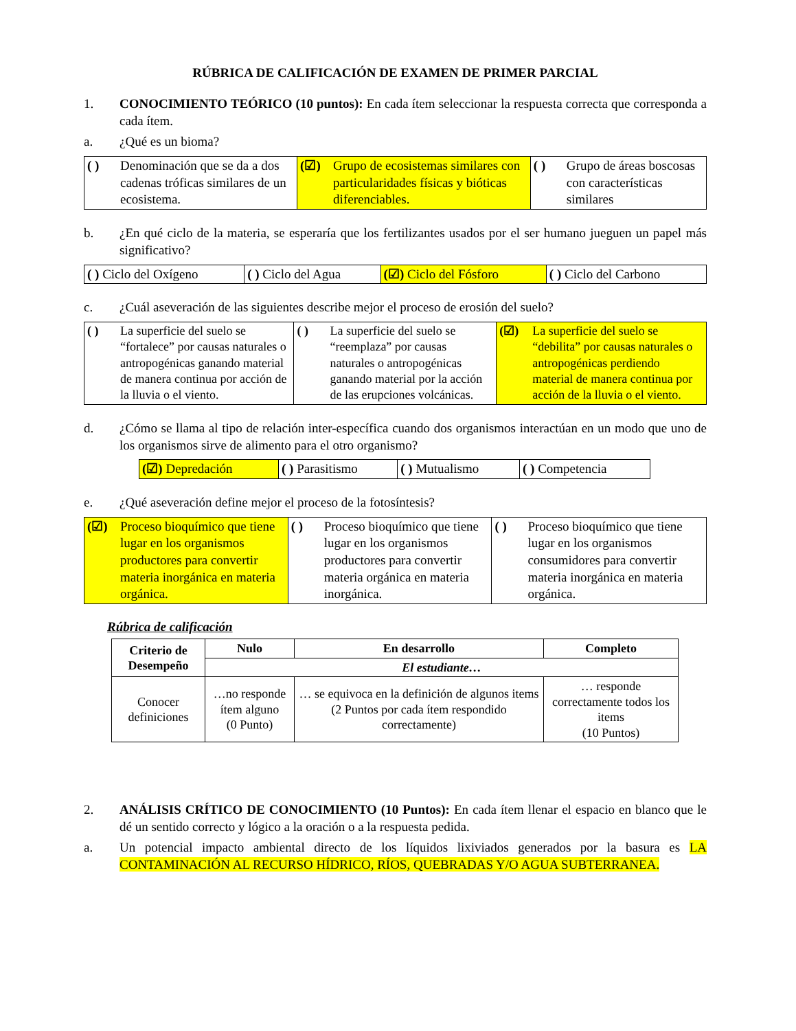RÚBRICA DE CALIFICACIÓN DE EXAMEN DE PRIMER PARCIAL
1. CONOCIMIENTO TEÓRICO (10 puntos): En cada ítem seleccionar la respuesta correcta que corresponda a cada ítem.
a. ¿Qué es un bioma?
| ( ) Denominación que se da a dos cadenas tróficas similares de un ecosistema. | (☑) Grupo de ecosistemas similares con particularidades físicas y bióticas diferenciables. | ( ) Grupo de áreas boscosas con características similares |
b. ¿En qué ciclo de la materia, se esperaría que los fertilizantes usados por el ser humano jueguen un papel más significativo?
| ( ) Ciclo del Oxígeno | ( ) Ciclo del Agua | (☑) Ciclo del Fósforo | ( ) Ciclo del Carbono |
c. ¿Cuál aseveración de las siguientes describe mejor el proceso de erosión del suelo?
| ( ) La superficie del suelo se “fortalece” por causas naturales o antropogénicas ganando material de manera continua por acción de la lluvia o el viento. | ( ) La superficie del suelo se “reemplaza” por causas naturales o antropogénicas ganando material por la acción de las erupciones volcánicas. | (☑) La superficie del suelo se “debilita” por causas naturales o antropogénicas perdiendo material de manera continua por acción de la lluvia o el viento. |
d. ¿Cómo se llama al tipo de relación inter-específica cuando dos organismos interactúan en un modo que uno de los organismos sirve de alimento para el otro organismo?
| (☑) Depredación | ( ) Parasitismo | ( ) Mutualismo | ( ) Competencia |
e. ¿Qué aseveración define mejor el proceso de la fotosíntesis?
| (☑) Proceso bioquímico que tiene lugar en los organismos productores para convertir materia inorgánica en materia orgánica. | ( ) Proceso bioquímico que tiene lugar en los organismos productores para convertir materia orgánica en materia inorgánica. | ( ) Proceso bioquímico que tiene lugar en los organismos consumidores para convertir materia inorgánica en materia orgánica. |
Rúbrica de calificación
| Criterio de Desempeño | Nulo | En desarrollo | Completo |
| --- | --- | --- | --- |
| | El estudiante… | | |
| Conocer definiciones | …no responde ítem alguno (0 Punto) | … se equivoca en la definición de algunos items (2 Puntos por cada ítem respondido correctamente) | … responde correctamente todos los items (10 Puntos) |
2. ANÁLISIS CRÍTICO DE CONOCIMIENTO (10 Puntos): En cada ítem llenar el espacio en blanco que le dé un sentido correcto y lógico a la oración o a la respuesta pedida.
a. Un potencial impacto ambiental directo de los líquidos lixiviados generados por la basura es LA CONTAMINACIÓN AL RECURSO HÍDRICO, RÍOS, QUEBRADAS Y/O AGUA SUBTERRANEA.